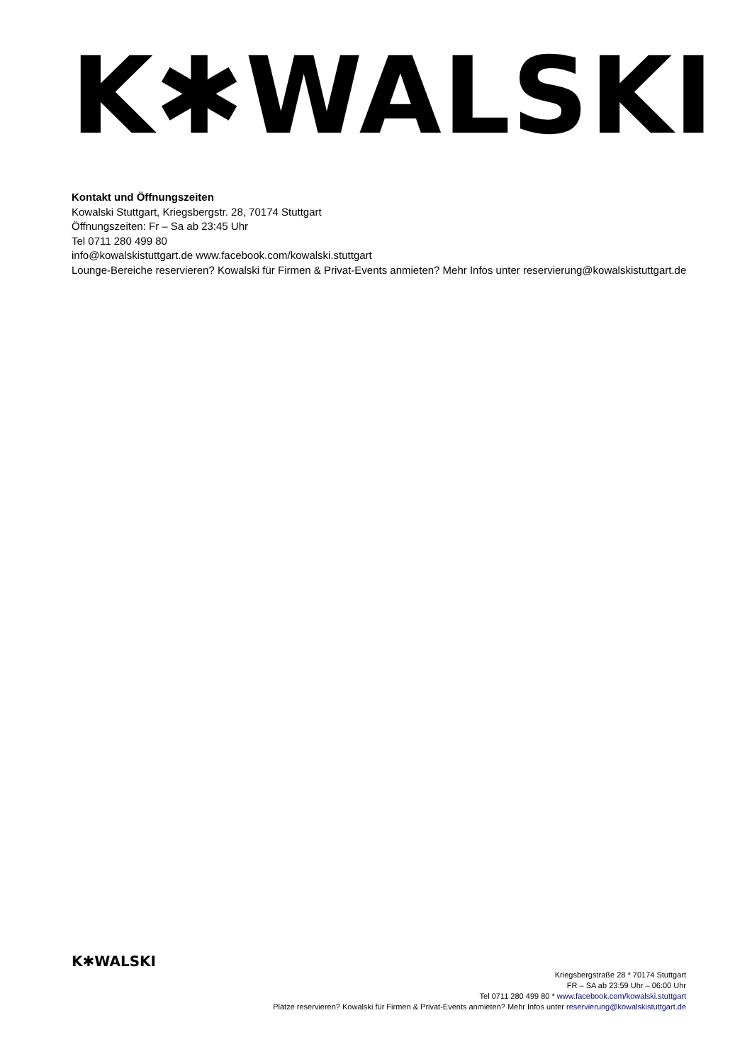K✱WALSKI
Kontakt und Öffnungszeiten
Kowalski Stuttgart, Kriegsbergstr. 28, 70174 Stuttgart
Öffnungszeiten: Fr – Sa ab 23:45 Uhr
Tel 0711 280 499 80
info@kowalskistuttgart.de www.facebook.com/kowalski.stuttgart
Lounge-Bereiche reservieren? Kowalski für Firmen & Privat-Events anmieten? Mehr Infos unter reservierung@kowalskistuttgart.de
K✱WALSKI
Kriegsbergstraße 28 * 70174 Stuttgart
FR – SA ab 23:59 Uhr – 06:00 Uhr
Tel 0711 280 499 80 * www.facebook.com/kowalski.stuttgart
Plätze reservieren? Kowalski für Firmen & Privat-Events anmieten? Mehr Infos unter reservierung@kowalskistuttgart.de